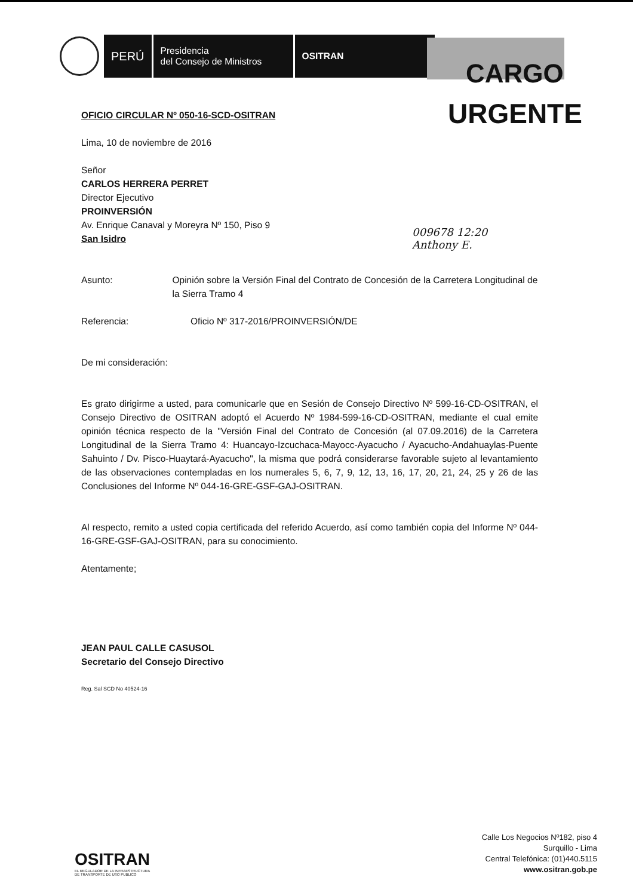PERÚ
Presidencia
del Consejo de Ministros
OSITRAN
CARGO
URGENTE
009678 12:20
Anthony E.
OFICIO CIRCULAR Nº 050-16-SCD-OSITRAN
Lima, 10 de noviembre de 2016
Señor
CARLOS HERRERA PERRET
Director Ejecutivo
PROINVERSIÓN
Av. Enrique Canaval y Moreyra Nº 150, Piso 9
San Isidro
Asunto: Opinión sobre la Versión Final del Contrato de Concesión de la Carretera Longitudinal de la Sierra Tramo 4
Referencia: Oficio Nº 317-2016/PROINVERSIÓN/DE
De mi consideración:
Es grato dirigirme a usted, para comunicarle que en Sesión de Consejo Directivo Nº 599-16-CD-OSITRAN, el Consejo Directivo de OSITRAN adoptó el Acuerdo Nº 1984-599-16-CD-OSITRAN, mediante el cual emite opinión técnica respecto de la "Versión Final del Contrato de Concesión (al 07.09.2016) de la Carretera Longitudinal de la Sierra Tramo 4: Huancayo-Izcuchaca-Mayocc-Ayacucho / Ayacucho-Andahuaylas-Puente Sahuinto / Dv. Pisco-Huaytará-Ayacucho", la misma que podrá considerarse favorable sujeto al levantamiento de las observaciones contempladas en los numerales 5, 6, 7, 9, 12, 13, 16, 17, 20, 21, 24, 25 y 26 de las Conclusiones del Informe Nº 044-16-GRE-GSF-GAJ-OSITRAN.
Al respecto, remito a usted copia certificada del referido Acuerdo, así como también copia del Informe Nº 044-16-GRE-GSF-GAJ-OSITRAN, para su conocimiento.
Atentamente;
JEAN PAUL CALLE CASUSOL
Secretario del Consejo Directivo
Reg. Sal SCD No 40524-16
OSITRAN
EL REGULADOR DE LA INFRAESTRUCTURA
DE TRANSPORTE DE USO PUBLICO
Calle Los Negocios Nº182, piso 4
Surquillo - Lima
Central Telefónica: (01)440.5115
www.ositran.gob.pe